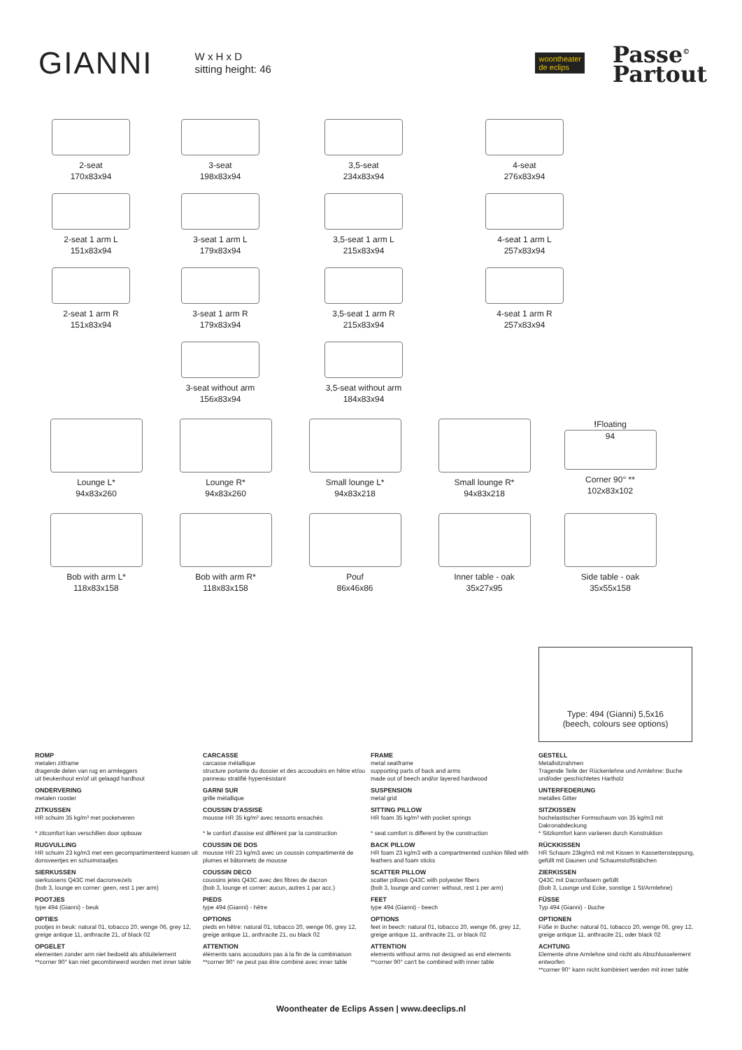GIANNI W x H x D
sitting height: 46
woontheater
de eclips
Passe<sup>©</sup>
Partout
2-seat
170x83x94
3-seat
198x83x94
3,5-seat
234x83x94
4-seat
276x83x94
2-seat 1 arm L
151x83x94
3-seat 1 arm L
179x83x94
3,5-seat 1 arm L
215x83x94
4-seat 1 arm L
257x83x94
2-seat 1 arm R
151x83x94
3-seat 1 arm R
179x83x94
3,5-seat 1 arm R
215x83x94
4-seat 1 arm R
257x83x94
3-seat without arm
156x83x94
3,5-seat without arm
184x83x94
Lounge L*
94x83x260
Lounge R*
94x83x260
Small lounge L*
94x83x218
Small lounge R*
94x83x218
!Floating
94
Corner 90° **
102x83x102
Bob with arm L*
118x83x158
Bob with arm R*
118x83x158
Pouf
86x46x86
Inner table - oak
35x27x95
Side table - oak
35x55x158
Type: 494 (Gianni) 5,5x16
(beech, colours see options)
ROMP
metalen zitframe
dragende delen van rug en armleggers
uit beukenhout en/of uit gelaagd hardhout
ONDERVERING
metalen rooster
ZITKUSSEN
HR schuim 35 kg/m³ met pocketveren
* zitcomfort kan verschillen door opbouw
RUGVULLING
HR schuim 23 kg/m3 met een gecompartimenteerd kussen uit donsveertjes en schuimstaafjes
SIERKUSSEN
sierkussens Q43C met dacronvezels
(bob 3, lounge en corner: geen, rest 1 per arm)
POOTJES
type 494 (Gianni) - beuk
OPTIES
pootjes in beuk: natural 01, tobacco 20, wenge 06, grey 12, greige antique 11, anthracite 21, of black 02
OPGELET
elementen zonder arm niet bedoeld als afsluitelement
**corner 90° kan niet gecombineerd worden met inner table
CARCASSE
carcasse métallique
structure portante du dossier et des accoudoirs en hêtre et/ou panneau stratifié hyperrésistant
GARNI SUR
grille métallique
COUSSIN D'ASSISE
mousse HR 35 kg/m³ avec ressorts ensachés
* le confort d'assise est différent par la construction
COUSSIN DE DOS
mousse HR 23 kg/m3 avec un coussin compartimenté de plumes et bâtonnets de mousse
COUSSIN DECO
coussins jetés Q43C avec des fibres de dacron
(bob 3, lounge et corner: aucun, autres 1 par acc.)
PIEDS
type 494 (Gianni) - hêtre
OPTIONS
pieds en hêtre: natural 01, tobacco 20, wenge 06, grey 12, greige antique 11, anthracite 21, ou black 02
ATTENTION
éléments sans accoudoirs pas à la fin de la combinaison
**corner 90° ne peut pas être combiné avec inner table
FRAME
metal seatframe
supporting parts of back and arms
made out of beech and/or layered hardwood
SUSPENSION
metal grid
SITTING PILLOW
HR foam 35 kg/m³ with pocket springs
* seat comfort is different by the construction
BACK PILLOW
HR foam 23 kg/m3 with a compartmented cushion filled with feathers and foam sticks
SCATTER PILLOW
scatter pillows Q43C with polyester fibers
(bob 3, lounge and corner: without, rest 1 per arm)
FEET
type 494 (Gianni) - beech
OPTIONS
feet in beech: natural 01, tobacco 20, wenge 06, grey 12, greige antique 11, anthracite 21, or black 02
ATTENTION
elements without arms not designed as end elements
**corner 90° can't be combined with inner table
GESTELL
Metallsitzrahmen
Tragende Teile der Rückenlehne und Armlehne: Buche und/oder geschichtetes Hartholz
UNTERFEDERUNG
metalles Gitter
SITZKISSEN
hochelastischer Formschaum von 35 kg/m3 mit Dakronabdeckung
* Sitzkomfort kann variieren durch Konstruktion
RÜCKKISSEN
HR Schaum 23kg/m3 mit mit Kissen in Kassettensteppung, gefüllt mit Daunen und Schaumstoffstäbchen
ZIERKISSEN
Q43C mit Dacronfasern gefüllt
(Bob 3, Lounge und Ecke, sonstige 1 St/Armlehne)
FÜSSE
Typ 494 (Gianni) - Buche
OPTIONEN
Füße in Buche: natural 01, tobacco 20, wenge 06, grey 12, greige antique 11, anthracite 21, oder black 02
ACHTUNG
Elemente ohne Armlehne sind nicht als Abschlusselement entworfen
**corner 90° kann nicht kombiniert werden mit inner table
Woontheater de Eclips Assen | www.deeclips.nl